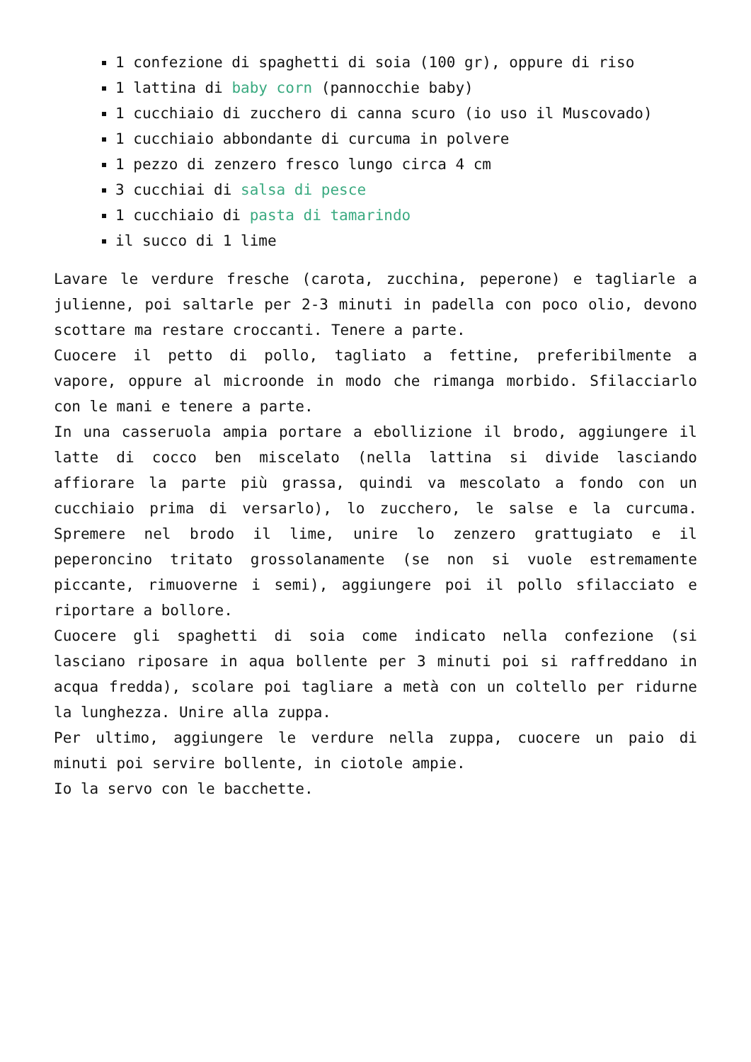1 confezione di spaghetti di soia (100 gr), oppure di riso
1 lattina di baby corn (pannocchie baby)
1 cucchiaio di zucchero di canna scuro (io uso il Muscovado)
1 cucchiaio abbondante di curcuma in polvere
1 pezzo di zenzero fresco lungo circa 4 cm
3 cucchiai di salsa di pesce
1 cucchiaio di pasta di tamarindo
il succo di 1 lime
Lavare le verdure fresche (carota, zucchina, peperone) e tagliarle a julienne, poi saltarle per 2-3 minuti in padella con poco olio, devono scottare ma restare croccanti. Tenere a parte.
Cuocere il petto di pollo, tagliato a fettine, preferibilmente a vapore, oppure al microonde in modo che rimanga morbido. Sfilacciarlo con le mani e tenere a parte.
In una casseruola ampia portare a ebollizione il brodo, aggiungere il latte di cocco ben miscelato (nella lattina si divide lasciando affiorare la parte più grassa, quindi va mescolato a fondo con un cucchiaio prima di versarlo), lo zucchero, le salse e la curcuma. Spremere nel brodo il lime, unire lo zenzero grattugiato e il peperoncino tritato grossolanamente (se non si vuole estremamente piccante, rimuoverne i semi), aggiungere poi il pollo sfilacciato e riportare a bollore.
Cuocere gli spaghetti di soia come indicato nella confezione (si lasciano riposare in aqua bollente per 3 minuti poi si raffreddano in acqua fredda), scolare poi tagliare a metà con un coltello per ridurne la lunghezza. Unire alla zuppa.
Per ultimo, aggiungere le verdure nella zuppa, cuocere un paio di minuti poi servire bollente, in ciotole ampie.
Io la servo con le bacchette.